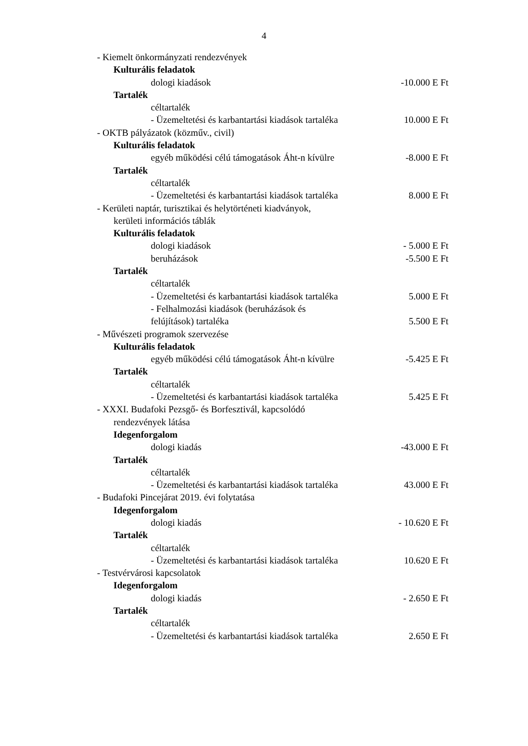4
- Kiemelt önkormányzati rendezvények
Kulturális feladatok
dologi kiadások -10.000 E Ft
Tartalék
céltartalék
- Üzemeltetési és karbantartási kiadások tartaléka
10.000 E Ft
- OKTB pályázatok (közműv., civil)
Kulturális feladatok
egyéb működési célú támogatások Áht-n kívülre
-8.000 E Ft
Tartalék
céltartalék
- Üzemeltetési és karbantartási kiadások tartaléka
8.000 E Ft
- Kerületi naptár, turisztikai és helytörténeti kiadványok,
kerületi információs táblák
Kulturális feladatok
dologi kiadások - 5.000 E Ft
beruházások -5.500 E Ft
Tartalék
céltartalék
- Üzemeltetési és karbantartási kiadások tartaléka
5.000 E Ft
- Felhalmozási kiadások (beruházások és
felújítások) tartaléka 5.500 E Ft
- Művészeti programok szervezése
Kulturális feladatok
egyéb működési célú támogatások Áht-n kívülre
-5.425 E Ft
Tartalék
céltartalék
- Üzemeltetési és karbantartási kiadások tartaléka
5.425 E Ft
- XXXI. Budafoki Pezsgő- és Borfesztivál, kapcsolódó
rendezvények látása
Idegenforgalom
dologi kiadás -43.000 E Ft
Tartalék
céltartalék
- Üzemeltetési és karbantartási kiadások tartaléka
43.000 E Ft
- Budafoki Pincejárat 2019. évi folytatása
Idegenforgalom
dologi kiadás - 10.620 E Ft
Tartalék
céltartalék
- Üzemeltetési és karbantartási kiadások tartaléka
10.620 E Ft
- Testvérvárosi kapcsolatok
Idegenforgalom
dologi kiadás - 2.650 E Ft
Tartalék
céltartalék
- Üzemeltetési és karbantartási kiadások tartaléka
2.650 E Ft